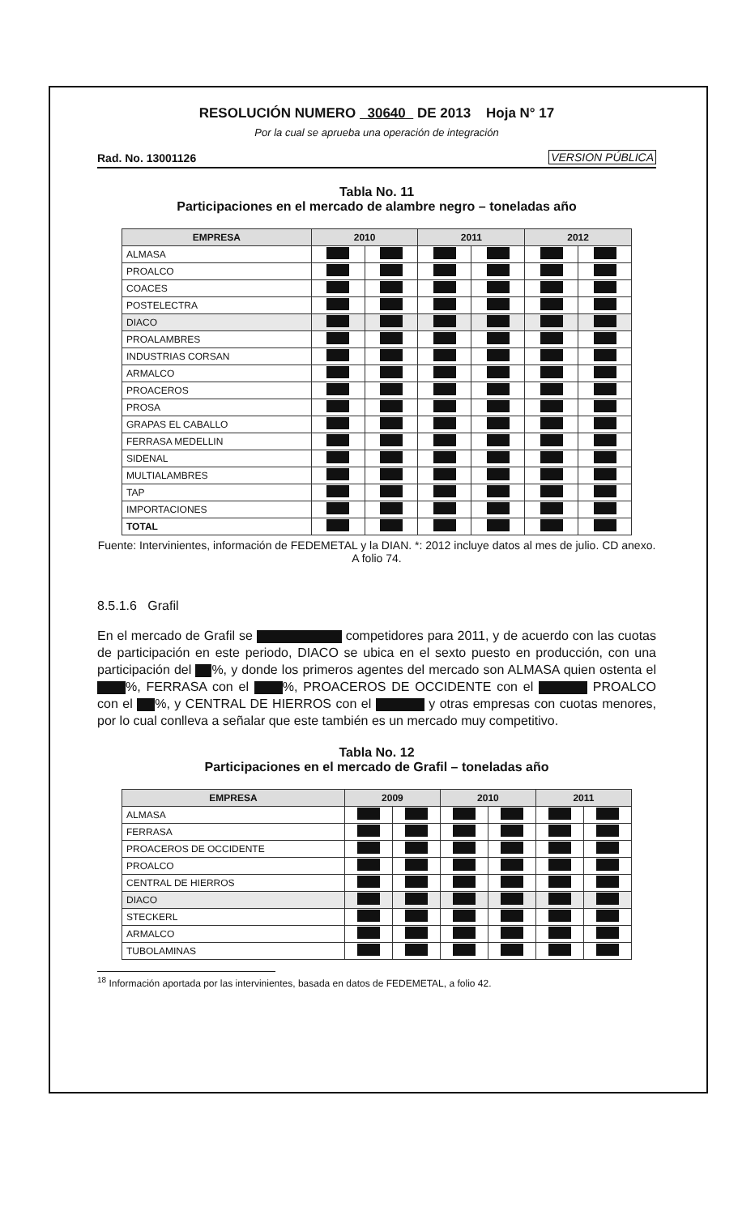RESOLUCIÓN NUMERO 30640 DE 2013 Hoja N° 17
Por la cual se aprueba una operación de integración
Rad. No. 13001126 VERSION PÚBLICA
Tabla No. 11
Participaciones en el mercado de alambre negro – toneladas año
| EMPRESA | 2010 | | 2011 | | 2012 | |
| --- | --- | --- | --- | --- | --- | --- |
| ALMASA | | | | | | |
| PROALCO | | | | | | |
| COACES | | | | | | |
| POSTELECTRA | | | | | | |
| DIACO | | | | | | |
| PROALAMBRES | | | | | | |
| INDUSTRIAS CORSAN | | | | | | |
| ARMALCO | | | | | | |
| PROACEROS | | | | | | |
| PROSA | | | | | | |
| GRAPAS EL CABALLO | | | | | | |
| FERRASA MEDELLIN | | | | | | |
| SIDENAL | | | | | | |
| MULTIALAMBRES | | | | | | |
| TAP | | | | | | |
| IMPORTACIONES | | | | | | |
| TOTAL | | | | | | |
Fuente: Intervinientes, información de FEDEMETAL y la DIAN. *: 2012 incluye datos al mes de julio. CD anexo. A folio 74.
8.5.1.6 Grafil
En el mercado de Grafil se competidores para 2011, y de acuerdo con las cuotas de participación en este periodo, DIACO se ubica en el sexto puesto en producción, con una participación del %, y donde los primeros agentes del mercado son ALMASA quien ostenta el %, FERRASA con el %, PROACEROS DE OCCIDENTE con el PROALCO con el %, y CENTRAL DE HIERROS con el y otras empresas con cuotas menores, por lo cual conlleva a señalar que este también es un mercado muy competitivo.
Tabla No. 12
Participaciones en el mercado de Grafil – toneladas año
| EMPRESA | 2009 | | 2010 | | 2011 | |
| --- | --- | --- | --- | --- | --- | --- |
| ALMASA | | | | | | |
| FERRASA | | | | | | |
| PROACEROS DE OCCIDENTE | | | | | | |
| PROALCO | | | | | | |
| CENTRAL DE HIERROS | | | | | | |
| DIACO | | | | | | |
| STECKERL | | | | | | |
| ARMALCO | | | | | | |
| TUBOLAMINAS | | | | | | |
<sup>18</sup> Información aportada por las intervinientes, basada en datos de FEDEMETAL, a folio 42.